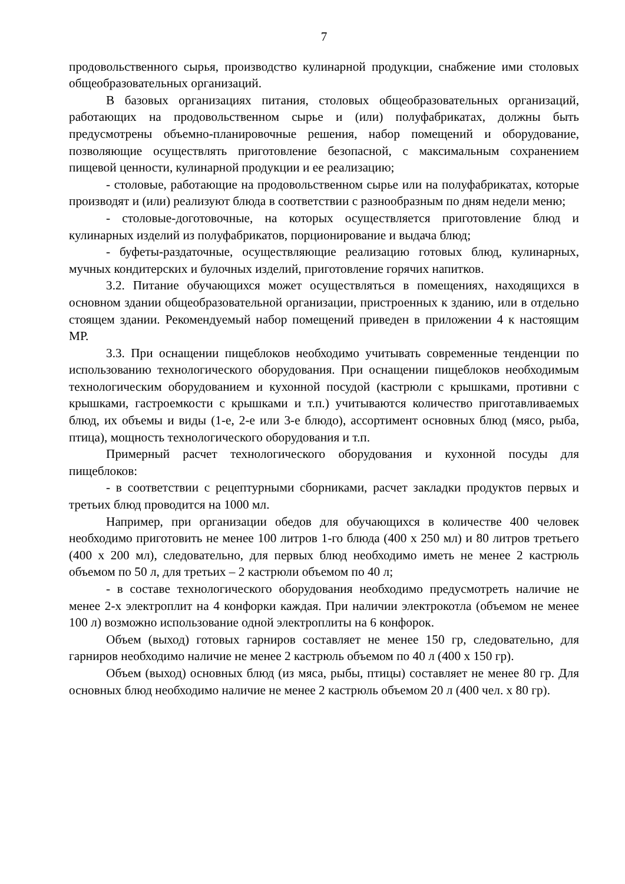7
продовольственного сырья, производство кулинарной продукции, снабжение ими столовых общеобразовательных организаций.
В базовых организациях питания, столовых общеобразовательных организаций, работающих на продовольственном сырье и (или) полуфабрикатах, должны быть предусмотрены объемно-планировочные решения, набор помещений и оборудование, позволяющие осуществлять приготовление безопасной, с максимальным сохранением пищевой ценности, кулинарной продукции и ее реализацию;
- столовые, работающие на продовольственном сырье или на полуфабрикатах, которые производят и (или) реализуют блюда в соответствии с разнообразным по дням недели меню;
- столовые-доготовочные, на которых осуществляется приготовление блюд и кулинарных изделий из полуфабрикатов, порционирование и выдача блюд;
- буфеты-раздаточные, осуществляющие реализацию готовых блюд, кулинарных, мучных кондитерских и булочных изделий, приготовление горячих напитков.
3.2. Питание обучающихся может осуществляться в помещениях, находящихся в основном здании общеобразовательной организации, пристроенных к зданию, или в отдельно стоящем здании. Рекомендуемый набор помещений приведен в приложении 4 к настоящим МР.
3.3. При оснащении пищеблоков необходимо учитывать современные тенденции по использованию технологического оборудования. При оснащении пищеблоков необходимым технологическим оборудованием и кухонной посудой (кастрюли с крышками, противни с крышками, гастроемкости с крышками и т.п.) учитываются количество приготавливаемых блюд, их объемы и виды (1-е, 2-е или 3-е блюдо), ассортимент основных блюд (мясо, рыба, птица), мощность технологического оборудования и т.п.
Примерный расчет технологического оборудования и кухонной посуды для пищеблоков:
- в соответствии с рецептурными сборниками, расчет закладки продуктов первых и третьих блюд проводится на 1000 мл.
Например, при организации обедов для обучающихся в количестве 400 человек необходимо приготовить не менее 100 литров 1-го блюда (400 x 250 мл) и 80 литров третьего (400 x 200 мл), следовательно, для первых блюд необходимо иметь не менее 2 кастрюль объемом по 50 л, для третьих – 2 кастрюли объемом по 40 л;
- в составе технологического оборудования необходимо предусмотреть наличие не менее 2-х электроплит на 4 конфорки каждая. При наличии электрокотла (объемом не менее 100 л) возможно использование одной электроплиты на 6 конфорок.
Объем (выход) готовых гарниров составляет не менее 150 гр, следовательно, для гарниров необходимо наличие не менее 2 кастрюль объемом по 40 л (400 x 150 гр).
Объем (выход) основных блюд (из мяса, рыбы, птицы) составляет не менее 80 гр. Для основных блюд необходимо наличие не менее 2 кастрюль объемом 20 л (400 чел. x 80 гр).